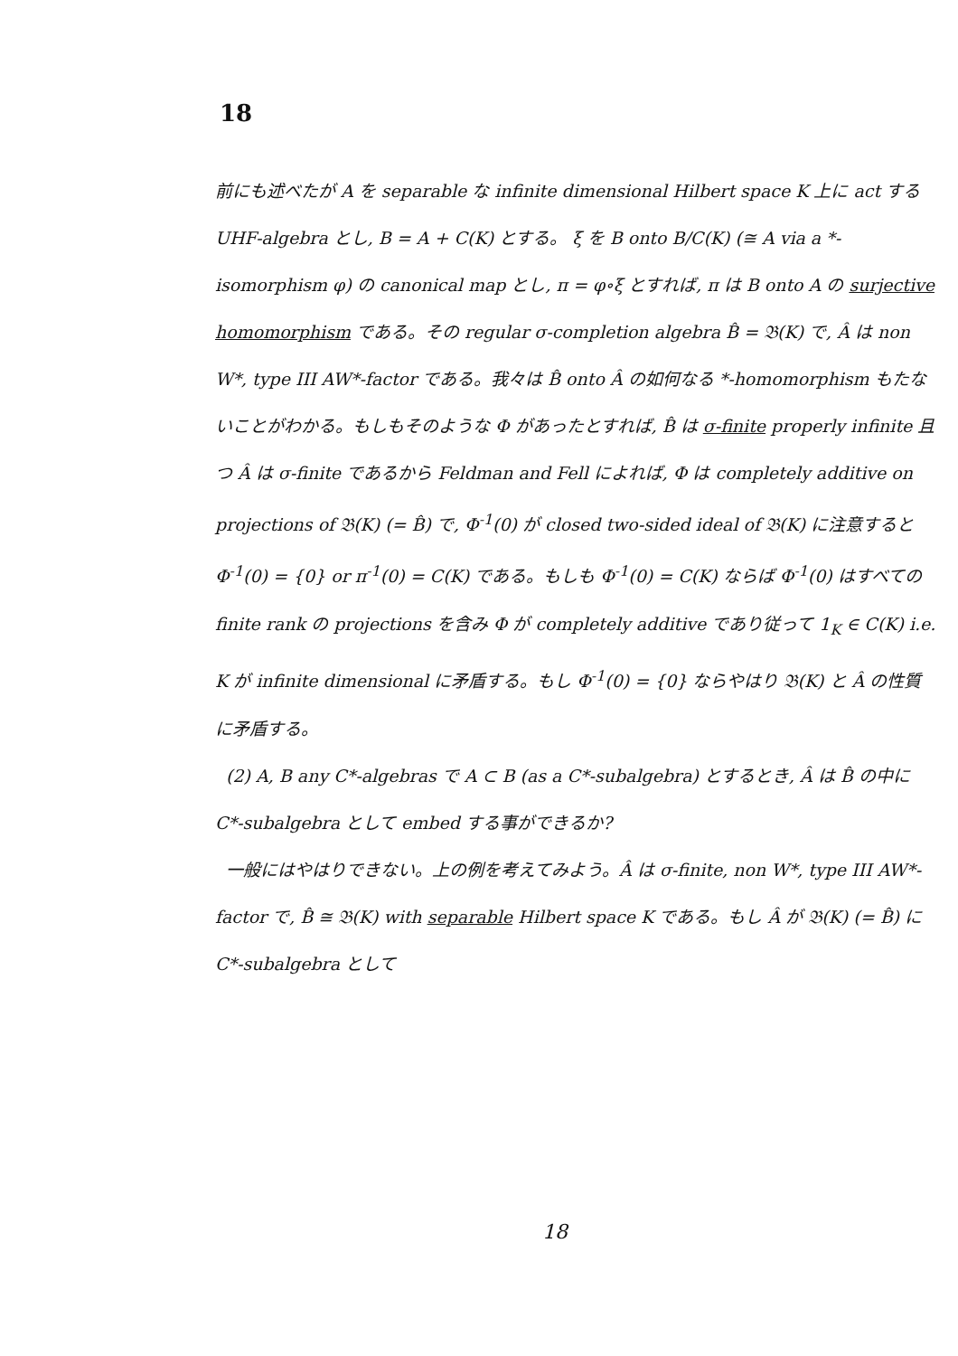18
前にも述べたが A を separable な infinite dimensional Hilbert space K 上に act する UHF-algebra とし, B = A + C(K) とする。 ξ を B onto B/C(K) (≅ A via a *-isomorphism φ) の canonical map とし, π = φ∘ξ とすれば, π は B onto A の surjective homomorphism である。その regular σ-completion algebra B̂ = 𝔅(K) で, Â は non W*, type III AW*-factor である。我々は B̂ onto Â の如何なる *-homomorphism もたないことがわかる。もしもそのような Φ があったとすれば, B̂ は σ-finite properly infinite 且つ Â は σ-finite であるから Feldman and Fell によれば, Φ は completely additive on projections of 𝔅(K) (= B̂) で, Φ<sup>-1</sup>(0) が closed two-sided ideal of 𝔅(K) に注意すると Φ<sup>-1</sup>(0) = {0} or π<sup>-1</sup>(0) = C(K) である。もしも Φ<sup>-1</sup>(0) = C(K) ならば Φ<sup>-1</sup>(0) はすべての finite rank の projections を含み Φ が completely additive であり従って 1<sub>K</sub> ∈ C(K) i.e. K が infinite dimensional に矛盾する。もし Φ<sup>-1</sup>(0) = {0} ならやはり 𝔅(K) と Â の性質に矛盾する。
(2) A, B any C*-algebras で A ⊂ B (as a C*-subalgebra) とするとき, Â は B̂ の中に C*-subalgebra として embed する事ができるか?
一般にはやはりできない。上の例を考えてみよう。Â は σ-finite, non W*, type III AW*-factor で, B̂ ≅ 𝔅(K) with separable Hilbert space K である。もし Â が 𝔅(K) (= B̂) に C*-subalgebra として
18